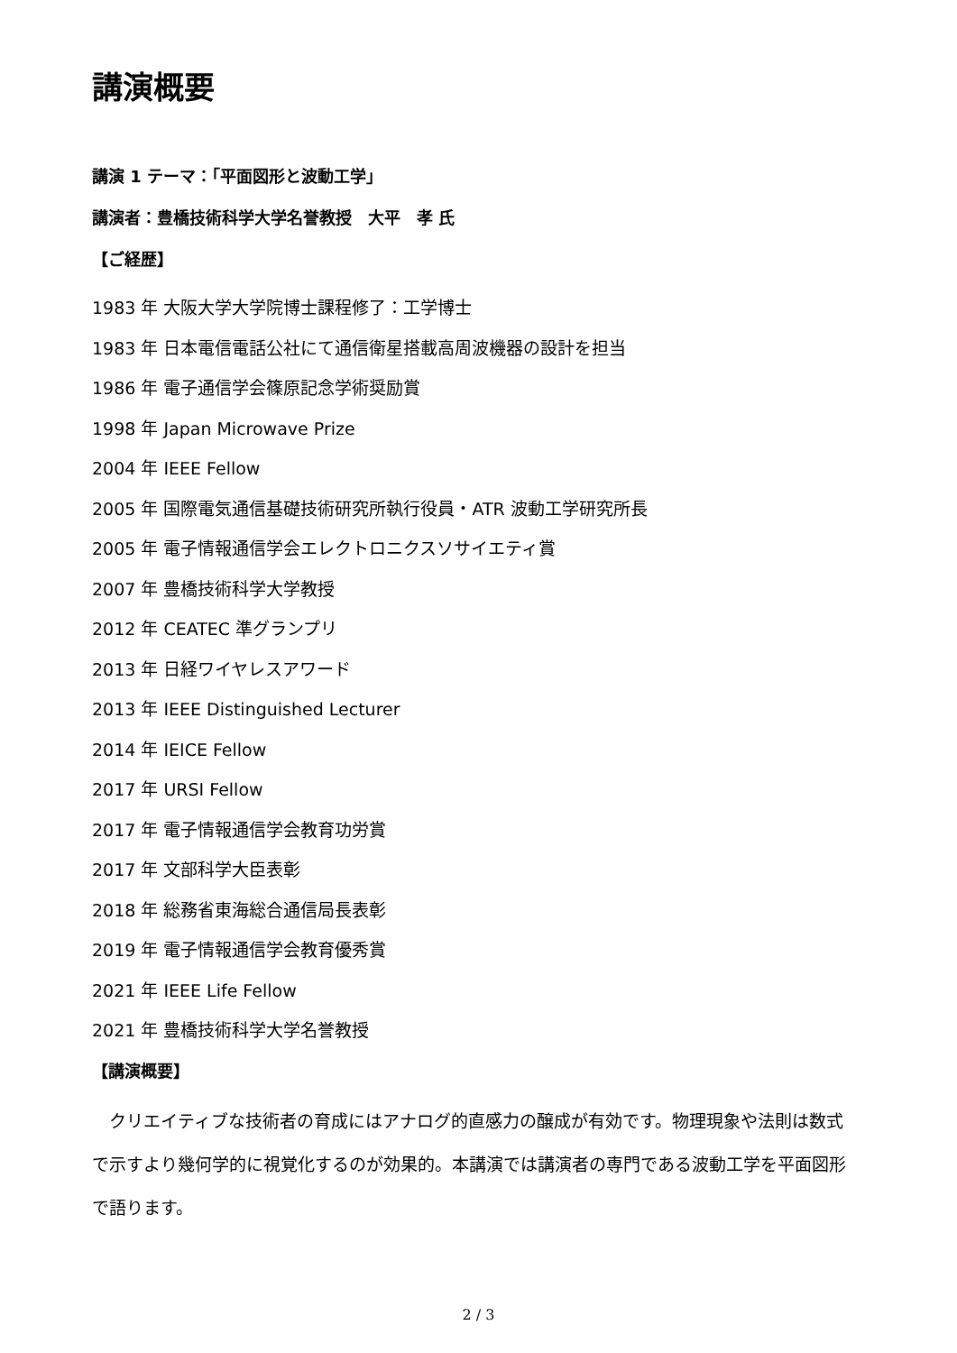講演概要
講演 1 テーマ：「平面図形と波動工学」
講演者：豊橋技術科学大学名誉教授　大平　孝 氏
【ご経歴】
1983 年 大阪大学大学院博士課程修了：工学博士
1983 年 日本電信電話公社にて通信衛星搭載高周波機器の設計を担当
1986 年 電子通信学会篠原記念学術奨励賞
1998 年 Japan Microwave Prize
2004 年 IEEE Fellow
2005 年 国際電気通信基礎技術研究所執行役員・ATR 波動工学研究所長
2005 年 電子情報通信学会エレクトロニクスソサイエティ賞
2007 年 豊橋技術科学大学教授
2012 年 CEATEC 準グランプリ
2013 年 日経ワイヤレスアワード
2013 年 IEEE Distinguished Lecturer
2014 年 IEICE Fellow
2017 年 URSI Fellow
2017 年 電子情報通信学会教育功労賞
2017 年 文部科学大臣表彰
2018 年 総務省東海総合通信局長表彰
2019 年 電子情報通信学会教育優秀賞
2021 年 IEEE Life Fellow
2021 年 豊橋技術科学大学名誉教授
【講演概要】
　クリエイティブな技術者の育成にはアナログ的直感力の醸成が有効です。物理現象や法則は数式で示すより幾何学的に視覚化するのが効果的。本講演では講演者の専門である波動工学を平面図形で語ります。
2 / 3